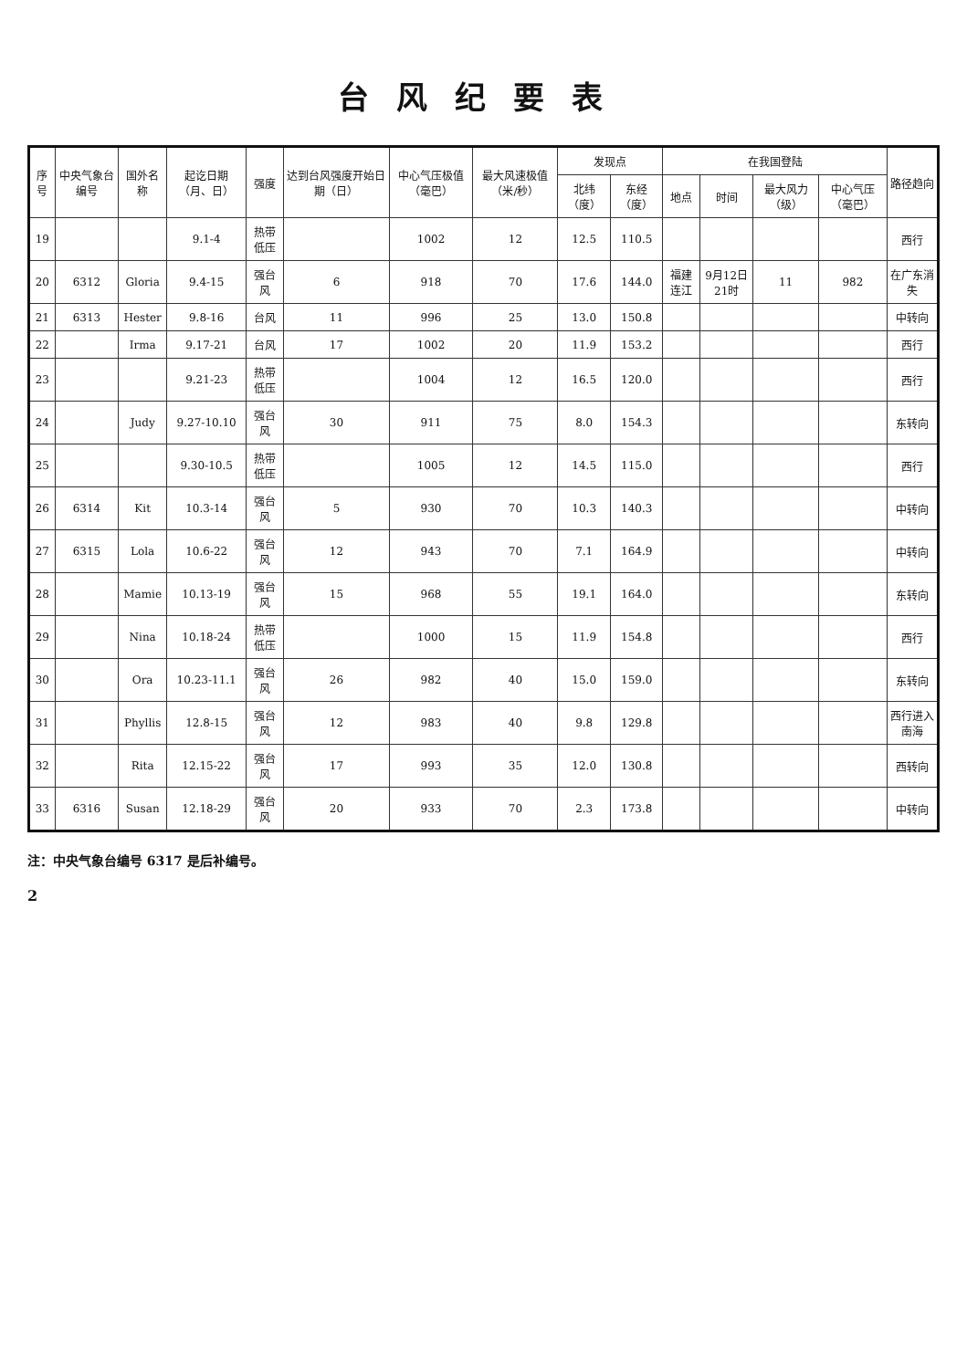台风纪要表
| 序号 | 中央气象台编号 | 国外名称 | 起讫日期（月、日） | 强度 | 达到台风强度开始日期（日） | 中心气压极值（毫巴） | 最大风速极值（米/秒） | 发现点 | | 在我国登陆 | | | | 路径趋向 |
| --- | --- | --- | --- | --- | --- | --- | --- | --- | --- | --- | --- | --- | --- | --- |
| | | | | | | | | 北纬（度） | 东经（度） | 地点 | 时间 | 最大风力（级） | 中心气压（毫巴） | |
| 19 | | | 9.1-4 | 热带低压 | | 1002 | 12 | 12.5 | 110.5 | | | | | 西行 |
| 20 | 6312 | Gloria | 9.4-15 | 强台风 | 6 | 918 | 70 | 17.6 | 144.0 | 福建连江 | 9月12日21时 | 11 | 982 | 在广东消失 |
| 21 | 6313 | Hester | 9.8-16 | 台风 | 11 | 996 | 25 | 13.0 | 150.8 | | | | | 中转向 |
| 22 | | Irma | 9.17-21 | 台风 | 17 | 1002 | 20 | 11.9 | 153.2 | | | | | 西行 |
| 23 | | | 9.21-23 | 热带低压 | | 1004 | 12 | 16.5 | 120.0 | | | | | 西行 |
| 24 | | Judy | 9.27-10.10 | 强台风 | 30 | 911 | 75 | 8.0 | 154.3 | | | | | 东转向 |
| 25 | | | 9.30-10.5 | 热带低压 | | 1005 | 12 | 14.5 | 115.0 | | | | | 西行 |
| 26 | 6314 | Kit | 10.3-14 | 强台风 | 5 | 930 | 70 | 10.3 | 140.3 | | | | | 中转向 |
| 27 | 6315 | Lola | 10.6-22 | 强台风 | 12 | 943 | 70 | 7.1 | 164.9 | | | | | 中转向 |
| 28 | | Mamie | 10.13-19 | 强台风 | 15 | 968 | 55 | 19.1 | 164.0 | | | | | 东转向 |
| 29 | | Nina | 10.18-24 | 热带低压 | | 1000 | 15 | 11.9 | 154.8 | | | | | 西行 |
| 30 | | Ora | 10.23-11.1 | 强台风 | 26 | 982 | 40 | 15.0 | 159.0 | | | | | 东转向 |
| 31 | | Phyllis | 12.8-15 | 强台风 | 12 | 983 | 40 | 9.8 | 129.8 | | | | | 西行进入南海 |
| 32 | | Rita | 12.15-22 | 强台风 | 17 | 993 | 35 | 12.0 | 130.8 | | | | | 西转向 |
| 33 | 6316 | Susan | 12.18-29 | 强台风 | 20 | 933 | 70 | 2.3 | 173.8 | | | | | 中转向 |
注：中央气象台编号 6317 是后补编号。
2